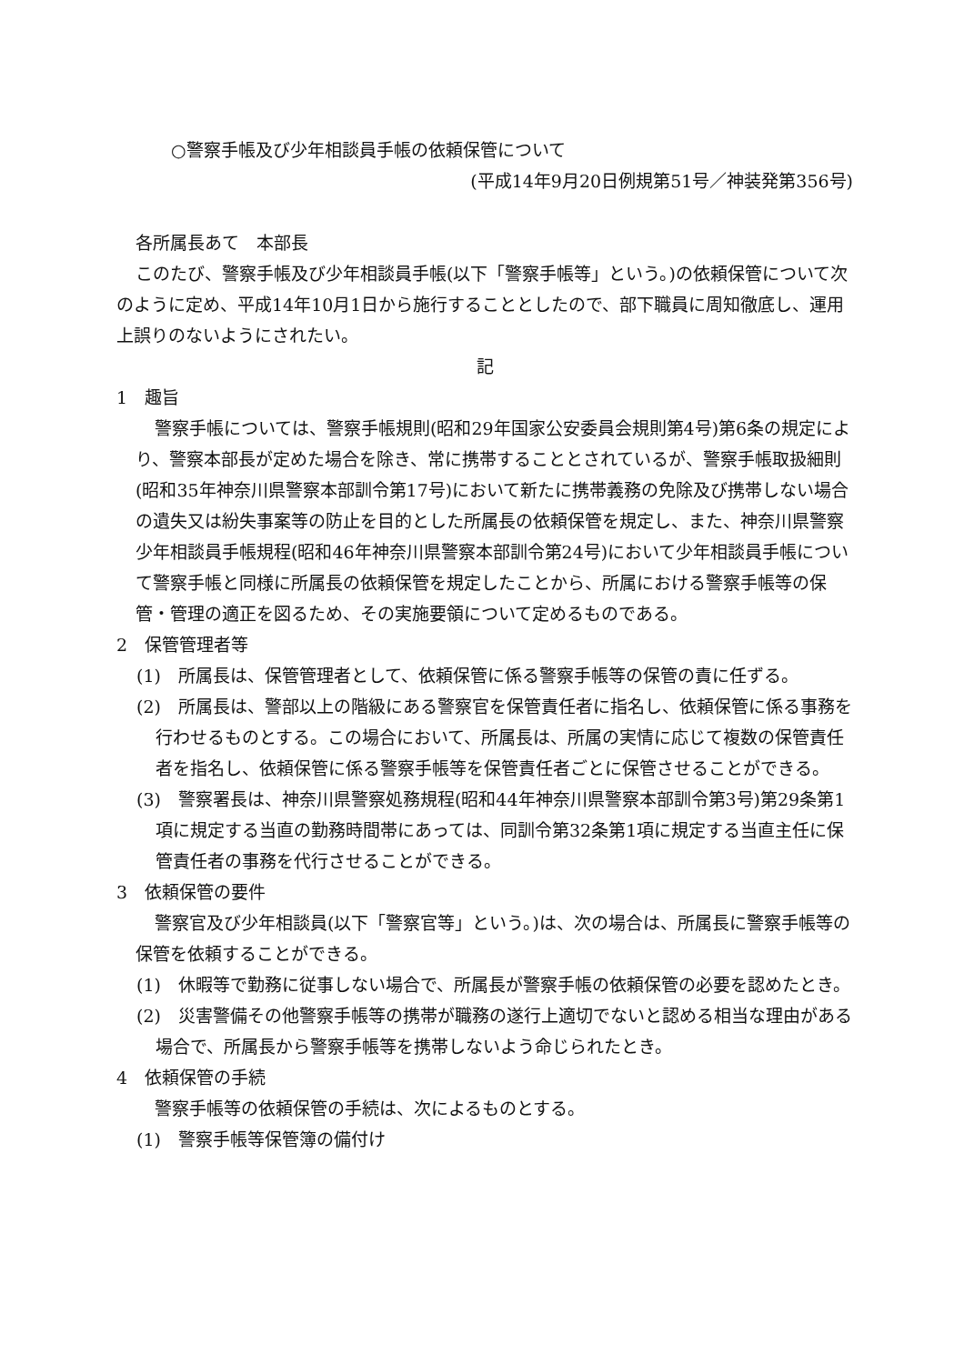○警察手帳及び少年相談員手帳の依頼保管について
(平成14年9月20日例規第51号／神装発第356号)
各所属長あて　本部長
このたび、警察手帳及び少年相談員手帳(以下「警察手帳等」という。)の依頼保管について次のように定め、平成14年10月1日から施行することとしたので、部下職員に周知徹底し、運用上誤りのないようにされたい。
記
1　趣旨
警察手帳については、警察手帳規則(昭和29年国家公安委員会規則第4号)第6条の規定により、警察本部長が定めた場合を除き、常に携帯することとされているが、警察手帳取扱細則(昭和35年神奈川県警察本部訓令第17号)において新たに携帯義務の免除及び携帯しない場合の遺失又は紛失事案等の防止を目的とした所属長の依頼保管を規定し、また、神奈川県警察少年相談員手帳規程(昭和46年神奈川県警察本部訓令第24号)において少年相談員手帳について警察手帳と同様に所属長の依頼保管を規定したことから、所属における警察手帳等の保管・管理の適正を図るため、その実施要領について定めるものである。
2　保管管理者等
(1)　所属長は、保管管理者として、依頼保管に係る警察手帳等の保管の責に任ずる。
(2)　所属長は、警部以上の階級にある警察官を保管責任者に指名し、依頼保管に係る事務を行わせるものとする。この場合において、所属長は、所属の実情に応じて複数の保管責任者を指名し、依頼保管に係る警察手帳等を保管責任者ごとに保管させることができる。
(3)　警察署長は、神奈川県警察処務規程(昭和44年神奈川県警察本部訓令第3号)第29条第1項に規定する当直の勤務時間帯にあっては、同訓令第32条第1項に規定する当直主任に保管責任者の事務を代行させることができる。
3　依頼保管の要件
警察官及び少年相談員(以下「警察官等」という。)は、次の場合は、所属長に警察手帳等の保管を依頼することができる。
(1)　休暇等で勤務に従事しない場合で、所属長が警察手帳の依頼保管の必要を認めたとき。
(2)　災害警備その他警察手帳等の携帯が職務の遂行上適切でないと認める相当な理由がある場合で、所属長から警察手帳等を携帯しないよう命じられたとき。
4　依頼保管の手続
警察手帳等の依頼保管の手続は、次によるものとする。
(1)　警察手帳等保管簿の備付け